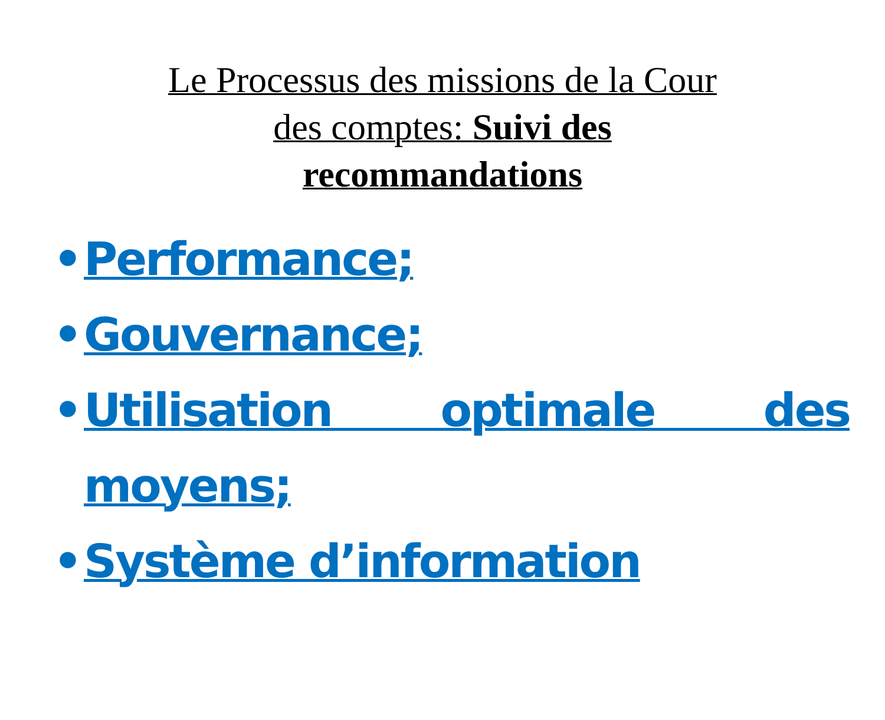Le Processus des missions de la Cour des comptes: Suivi des recommandations
• Performance;
• Gouvernance;
• Utilisation optimale des moyens;
• Système d’information